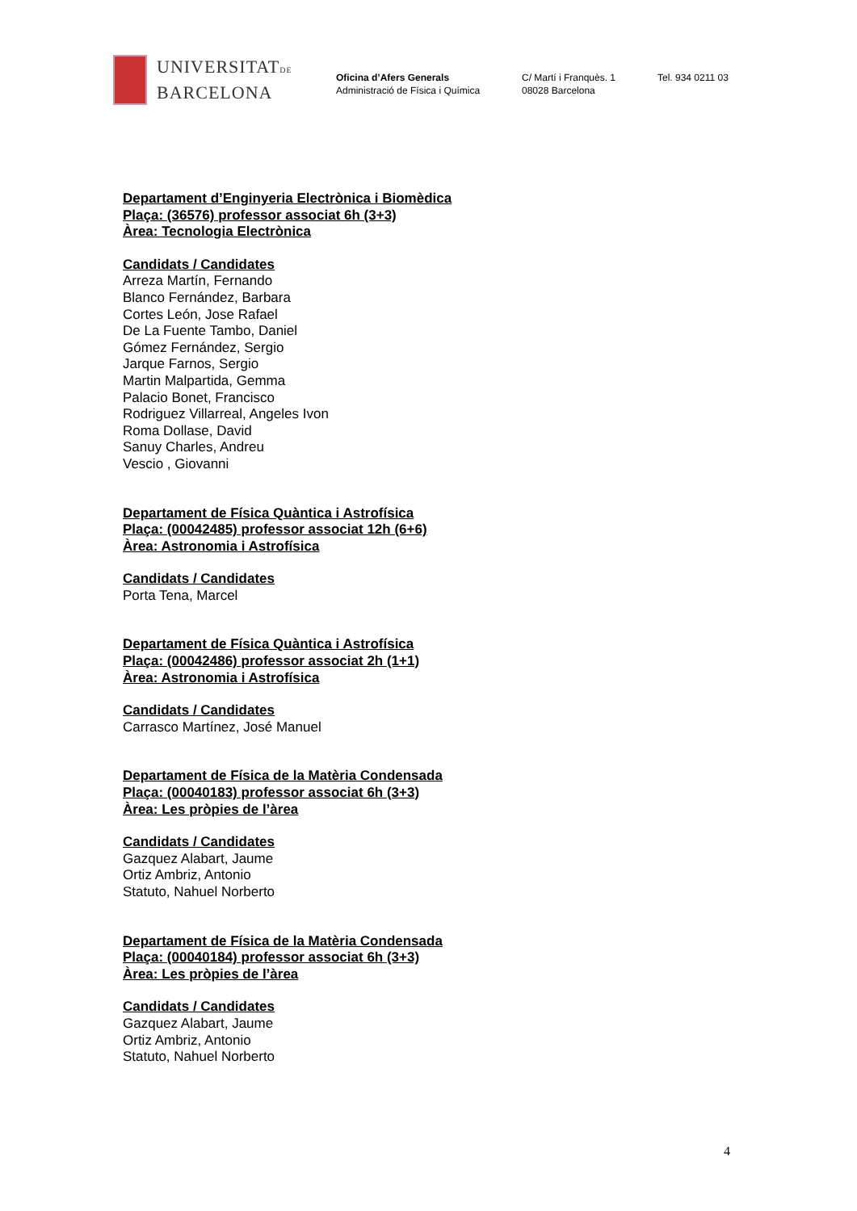UNIVERSITATDE
BARCELONA
Oficina d’Afers Generals
Administració de Física i Química
C/ Martí i Franquès. 1
08028 Barcelona
Tel. 934 0211 03
Departament d’Enginyeria Electrònica i Biomèdica
Plaça: (36576) professor associat 6h (3+3)
Àrea: Tecnologia Electrònica
Candidats / Candidates
Arreza Martín, Fernando
Blanco Fernández, Barbara
Cortes León, Jose Rafael
De La Fuente Tambo, Daniel
Gómez Fernández, Sergio
Jarque Farnos, Sergio
Martin Malpartida, Gemma
Palacio Bonet, Francisco
Rodriguez Villarreal, Angeles Ivon
Roma Dollase, David
Sanuy Charles, Andreu
Vescio , Giovanni
Departament de Física Quàntica i Astrofísica
Plaça: (00042485) professor associat 12h (6+6)
Àrea: Astronomia i Astrofísica
Candidats / Candidates
Porta Tena, Marcel
Departament de Física Quàntica i Astrofísica
Plaça: (00042486) professor associat 2h (1+1)
Àrea: Astronomia i Astrofísica
Candidats / Candidates
Carrasco Martínez, José Manuel
Departament de Física de la Matèria Condensada
Plaça: (00040183) professor associat 6h (3+3)
Àrea: Les pròpies de l’àrea
Candidats / Candidates
Gazquez Alabart, Jaume
Ortiz Ambriz, Antonio
Statuto, Nahuel Norberto
Departament de Física de la Matèria Condensada
Plaça: (00040184) professor associat 6h (3+3)
Àrea: Les pròpies de l’àrea
Candidats / Candidates
Gazquez Alabart, Jaume
Ortiz Ambriz, Antonio
Statuto, Nahuel Norberto
4